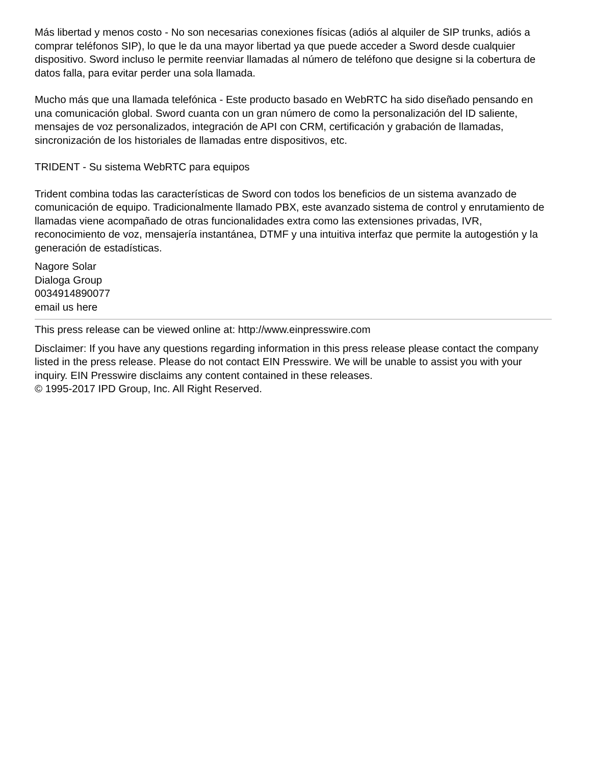Más libertad y menos costo - No son necesarias conexiones físicas (adiós al alquiler de SIP trunks, adiós a comprar teléfonos SIP), lo que le da una mayor libertad ya que puede acceder a Sword desde cualquier dispositivo. Sword incluso le permite reenviar llamadas al número de teléfono que designe si la cobertura de datos falla, para evitar perder una sola llamada.
Mucho más que una llamada telefónica - Este producto basado en WebRTC ha sido diseñado pensando en una comunicación global. Sword cuanta con un gran número de como la personalización del ID saliente, mensajes de voz personalizados, integración de API con CRM, certificación y grabación de llamadas, sincronización de los historiales de llamadas entre dispositivos, etc.
TRIDENT - Su sistema WebRTC para equipos
Trident combina todas las características de Sword con todos los beneficios de un sistema avanzado de comunicación de equipo. Tradicionalmente llamado PBX, este avanzado sistema de control y enrutamiento de llamadas viene acompañado de otras funcionalidades extra como las extensiones privadas, IVR, reconocimiento de voz, mensajería instantánea, DTMF y una intuitiva interfaz que permite la autogestión y la generación de estadísticas.
Nagore Solar
Dialoga Group
0034914890077
email us here
This press release can be viewed online at: http://www.einpresswire.com
Disclaimer: If you have any questions regarding information in this press release please contact the company listed in the press release. Please do not contact EIN Presswire. We will be unable to assist you with your inquiry. EIN Presswire disclaims any content contained in these releases.
© 1995-2017 IPD Group, Inc. All Right Reserved.